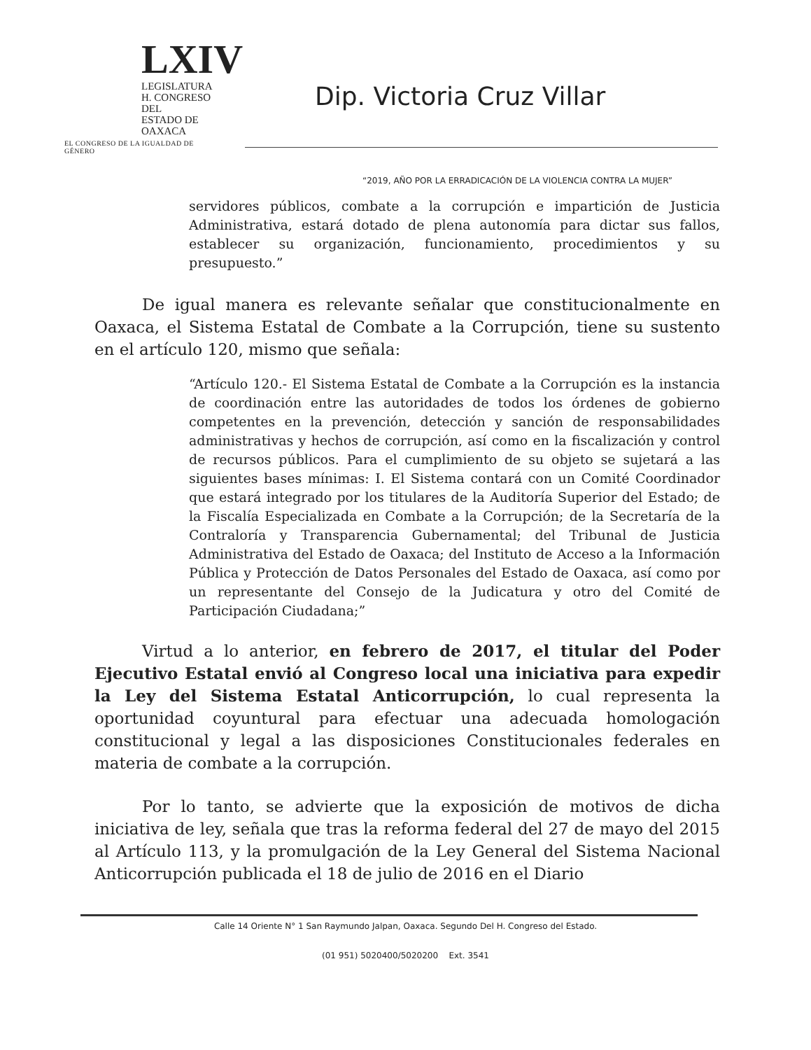LXIV
LEGISLATURA
H. CONGRESO DEL
ESTADO DE OAXACA
EL CONGRESO DE LA IGUALDAD DE GÉNERO
Dip. Victoria Cruz Villar
“2019, AÑO POR LA ERRADICACIÓN DE LA VIOLENCIA CONTRA LA MUJER”
servidores públicos, combate a la corrupción e impartición de Justicia Administrativa, estará dotado de plena autonomía para dictar sus fallos, establecer su organización, funcionamiento, procedimientos y su presupuesto.”
De igual manera es relevante señalar que constitucionalmente en Oaxaca, el Sistema Estatal de Combate a la Corrupción, tiene su sustento en el artículo 120, mismo que señala:
“Artículo 120.- El Sistema Estatal de Combate a la Corrupción es la instancia de coordinación entre las autoridades de todos los órdenes de gobierno competentes en la prevención, detección y sanción de responsabilidades administrativas y hechos de corrupción, así como en la fiscalización y control de recursos públicos. Para el cumplimiento de su objeto se sujetará a las siguientes bases mínimas: I. El Sistema contará con un Comité Coordinador que estará integrado por los titulares de la Auditoría Superior del Estado; de la Fiscalía Especializada en Combate a la Corrupción; de la Secretaría de la Contraloría y Transparencia Gubernamental; del Tribunal de Justicia Administrativa del Estado de Oaxaca; del Instituto de Acceso a la Información Pública y Protección de Datos Personales del Estado de Oaxaca, así como por un representante del Consejo de la Judicatura y otro del Comité de Participación Ciudadana;”
Virtud a lo anterior, en febrero de 2017, el titular del Poder Ejecutivo Estatal envió al Congreso local una iniciativa para expedir la Ley del Sistema Estatal Anticorrupción, lo cual representa la oportunidad coyuntural para efectuar una adecuada homologación constitucional y legal a las disposiciones Constitucionales federales en materia de combate a la corrupción.
Por lo tanto, se advierte que la exposición de motivos de dicha iniciativa de ley, señala que tras la reforma federal del 27 de mayo del 2015 al Artículo 113, y la promulgación de la Ley General del Sistema Nacional Anticorrupción publicada el 18 de julio de 2016 en el Diario
Calle 14 Oriente N° 1 San Raymundo Jalpan, Oaxaca. Segundo Del H. Congreso del Estado.
(01 951) 5020400/5020200 Ext. 3541